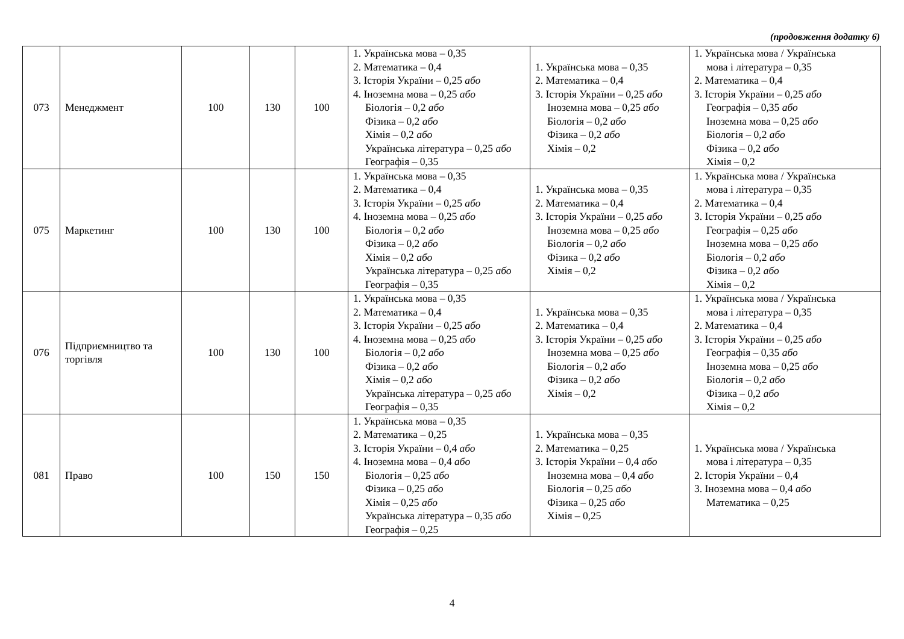(продовження додатку 6)
| 073 | Менеджмент | 100 | 130 | 100 | 1. Українська мова – 0,35 2. Математика – 0,4 3. Історія України – 0,25 або 4. Іноземна мова – 0,25 або Біологія – 0,2 або Фізика – 0,2 або Хімія – 0,2 або Українська література – 0,25 або Географія – 0,35 | 1. Українська мова – 0,35 2. Математика – 0,4 3. Історія України – 0,25 або Іноземна мова – 0,25 або Біологія – 0,2 або Фізика – 0,2 або Хімія – 0,2 | 1. Українська мова / Українська мова і література – 0,35 2. Математика – 0,4 3. Історія України – 0,25 або Географія – 0,35 або Іноземна мова – 0,25 або Біологія – 0,2 або Фізика – 0,2 або Хімія – 0,2 |
| 075 | Маркетинг | 100 | 130 | 100 | 1. Українська мова – 0,35 2. Математика – 0,4 3. Історія України – 0,25 або 4. Іноземна мова – 0,25 або Біологія – 0,2 або Фізика – 0,2 або Хімія – 0,2 або Українська література – 0,25 або Географія – 0,35 | 1. Українська мова – 0,35 2. Математика – 0,4 3. Історія України – 0,25 або Іноземна мова – 0,25 або Біологія – 0,2 або Фізика – 0,2 або Хімія – 0,2 | 1. Українська мова / Українська мова і література – 0,35 2. Математика – 0,4 3. Історія України – 0,25 або Географія – 0,25 або Іноземна мова – 0,25 або Біологія – 0,2 або Фізика – 0,2 або Хімія – 0,2 |
| 076 | Підприємництво та торгівля | 100 | 130 | 100 | 1. Українська мова – 0,35 2. Математика – 0,4 3. Історія України – 0,25 або 4. Іноземна мова – 0,25 або Біологія – 0,2 або Фізика – 0,2 або Хімія – 0,2 або Українська література – 0,25 або Географія – 0,35 | 1. Українська мова – 0,35 2. Математика – 0,4 3. Історія України – 0,25 або Іноземна мова – 0,25 або Біологія – 0,2 або Фізика – 0,2 або Хімія – 0,2 | 1. Українська мова / Українська мова і література – 0,35 2. Математика – 0,4 3. Історія України – 0,25 або Географія – 0,35 або Іноземна мова – 0,25 або Біологія – 0,2 або Фізика – 0,2 або Хімія – 0,2 |
| 081 | Право | 100 | 150 | 150 | 1. Українська мова – 0,35 2. Математика – 0,25 3. Історія України – 0,4 або 4. Іноземна мова – 0,4 або Біологія – 0,25 або Фізика – 0,25 або Хімія – 0,25 або Українська література – 0,35 або Географія – 0,25 | 1. Українська мова – 0,35 2. Математика – 0,25 3. Історія України – 0,4 або Іноземна мова – 0,4 або Біологія – 0,25 або Фізика – 0,25 або Хімія – 0,25 | 1. Українська мова / Українська мова і література – 0,35 2. Історія України – 0,4 3. Іноземна мова – 0,4 або Математика – 0,25 |
4